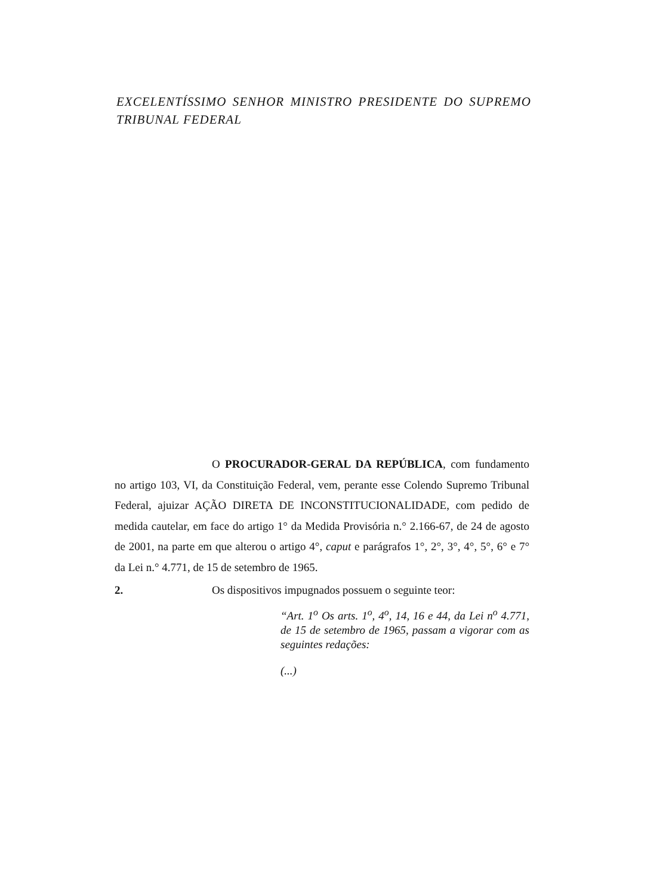EXCELENTÍSSIMO SENHOR MINISTRO PRESIDENTE DO SUPREMO
TRIBUNAL FEDERAL
O PROCURADOR-GERAL DA REPÚBLICA, com fundamento no artigo 103, VI, da Constituição Federal, vem, perante esse Colendo Supremo Tribunal Federal, ajuizar AÇÃO DIRETA DE INCONSTITUCIONALIDADE, com pedido de medida cautelar, em face do artigo 1° da Medida Provisória n.° 2.166-67, de 24 de agosto de 2001, na parte em que alterou o artigo 4°, caput e parágrafos 1°, 2°, 3°, 4°, 5°, 6° e 7° da Lei n.° 4.771, de 15 de setembro de 1965.
2. Os dispositivos impugnados possuem o seguinte teor:
“Art. 1<sup>o</sup> Os arts. 1<sup>o</sup>, 4<sup>o</sup>, 14, 16 e 44, da Lei n<sup>o</sup> 4.771, de 15 de setembro de 1965, passam a vigorar com as seguintes redações:
(...)